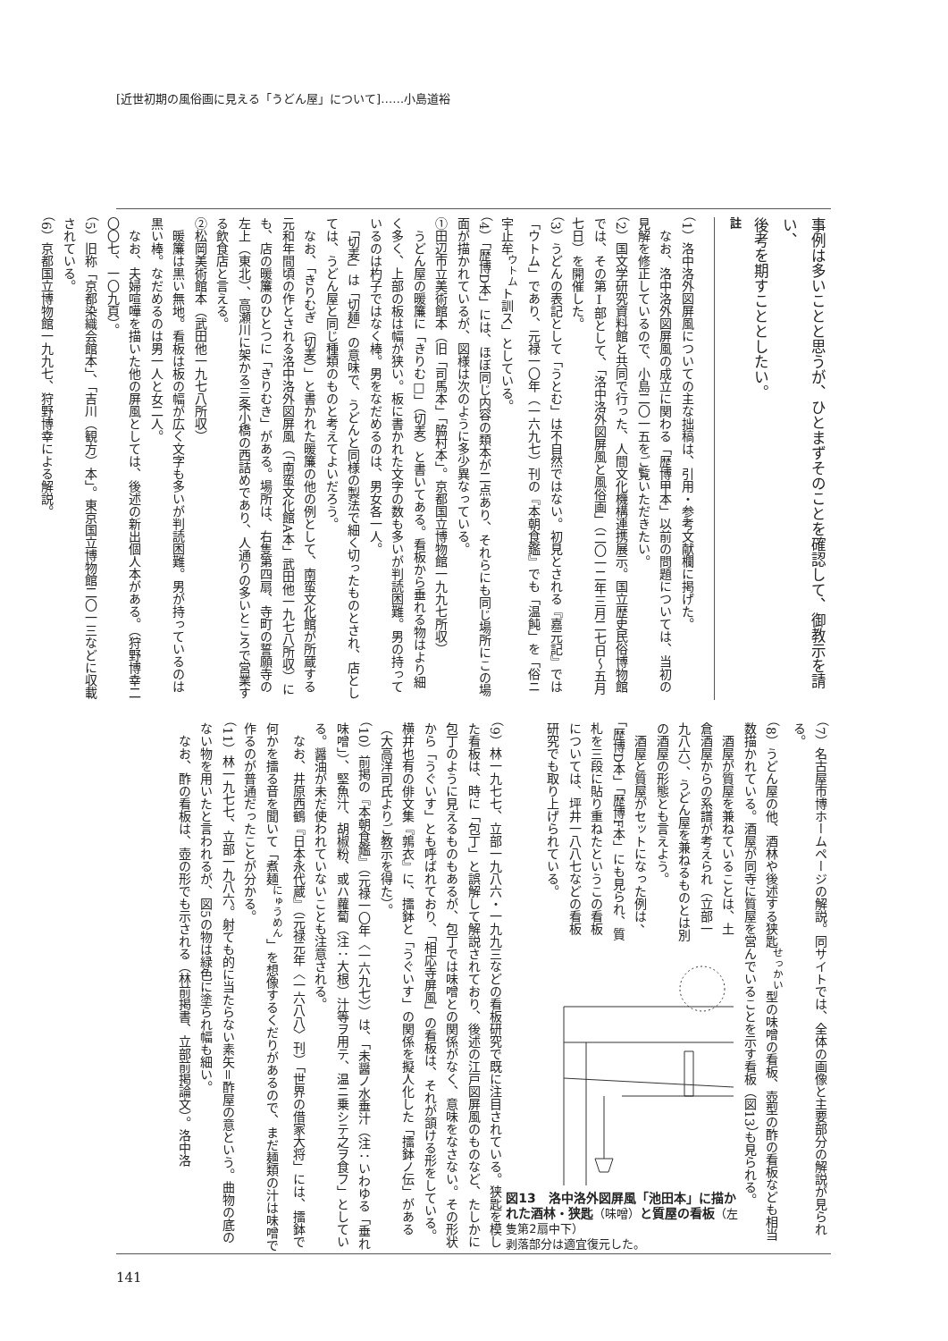[近世初期の風俗画に見える「うどん屋」について]……小島道裕
事例は多いことと思うが、ひとまずそのことを確認して、御教示を請い、
後考を期すこととしたい。
註
（1）洛中洛外図屏風についての主な拙稿は、引用・参考文献欄に掲げた。
　なお、洛中洛外図屏風の成立に関わる「歴博甲本」以前の問題については、当初の見解を修正しているので、小島二〇一五をご覧いただきたい。
（2）国文学研究資料館と共同で行った、人間文化機構連携展示。国立歴史民俗博物館では、その第Ⅰ部として、「洛中洛外図屏風と風俗画」（二〇一二年三月二七日〜五月七日）を開催した。
（3）うどんの表記として「うとむ」は不自然ではない。初見とされる『嘉元記』では「ウトム」であり、元禄一〇年（一六九七）刊の『本朝食鑑』でも「温飩」を「俗ニ宇止牟<sup>ウトム</sup>ト訓ス」としている。
（4）「歴博D本」には、ほぼ同じ内容の類本が二点あり、それらにも同じ場所にこの場面が描かれているが、図様は次のように多少異なっている。
①田辺市立美術館本（旧「司馬本」「脇村本」。京都国立博物館一九九七所収）
　うどん屋の暖簾に「きりむ□」（切麦）と書いてある。看板から垂れる物はより細く多く、上部の板は幅が狭い。板に書かれた文字の数も多いが判読困難。男の持っているのは杓子ではなく棒。男をなだめるのは、男女各一人。
　「切麦」は「切麺」の意味で、うどんと同様の製法で細く切ったものとされ、店としては、うどん屋と同じ種類のものと考えてよいだろう。
　なお、「きりむぎ（切麦）」と書かれた暖簾の他の例として、南蛮文化館が所蔵する元和年間頃の作とされる洛中洛外図屏風（「南蛮文化館A本」武田他一九七八所収）にも、店の暖簾のひとつに「きりむき」がある。場所は、右隻第四扇、寺町の誓願寺の左上（東北）、高瀬川に架かる三条小橋の西詰めであり、人通りの多いところで営業する飲食店と言える。
②松岡美術館本（武田他一九七八所収）
　暖簾は黒い無地。看板は板の幅が広く文字も多いが判読困難。男が持っているのは黒い棒。なだめるのは男一人と女二人。
　なお、夫婦喧嘩を描いた他の屏風としては、後述の新出個人本がある。（狩野博幸二〇〇七、一〇九頁）。
（5）旧称「京都染織会館本」、「吉川（観方）本」。東京国立博物館二〇一三などに収載されている。
（6）京都国立博物館一九九七、狩野博幸による解説。
（7）名古屋市博ホームページの解説。同サイトでは、全体の画像と主要部分の解説が見られる。
（8）うどん屋の他、酒林や後述する狭匙<sup>せっかい</sup>型の味噌の看板、壺型の酢の看板なども相当数描かれている。酒屋が同寺に質屋を営んでいることを示す看板（図13）も見られる。
　酒屋が質屋を兼ねていることは、土倉酒屋からの系譜が考えられ（立部一九八六）、うどん屋を兼ねるものとは別の酒屋の形態とも言えよう。
　酒屋と質屋がセットになった例は、「歴博D本」「歴博F本」にも見られ、質札を三段に貼り重ねたというこの看板については、坪井一八八七などの看板研究でも取り上げられている。
図13　洛中洛外図屏風「池田本」に描かれた酒林・狭匙（味噌）と質屋の看板（左隻第2扇中下）
剥落部分は適宜復元した。
（9）林一九七七、立部一九八六・一九九三などの看板研究で既に注目されている。狭匙を模した看板は、時に「包丁」と誤解して解説されており、後述の江戸図屏風のものなど、たしかに包丁のように見えるものもあるが、包丁では味噌との関係がなく、意味をなさない。その形状から「うぐいす」とも呼ばれており、「相応寺屏風」の看板は、それが頷ける形をしている。横井也有の俳文集『鶉衣』に、擂鉢と「うぐいす」の関係を擬人化した「擂鉢ノ伝」がある（大高洋司氏よりご教示を得た）。
（10）前掲の『本朝食鑑』（元禄一〇年〈一六九七〉）は、「未醤ノ水垂汁（注：いわゆる「垂れ味噌」）、堅魚汁、胡椒粉、或ハ蘿蔔（注：大根）汁等ヲ用テ、温ニ乗シテ之ヲ食フ」としている。醤油が未だ使われていないことも注意される。
　なお、井原西鶴『日本永代蔵』（元禄元年〈一六八八〉刊）「世界の借家大将」には、擂鉢で何かを擂る音を聞いて「煮麺<sup>にゅうめん</sup>」を想像するくだりがあるので、まだ麺類の汁は味噌で作るのが普通だったことが分かる。
（11）林一九七七、立部一九八六。射ても的に当たらない素矢＝酢屋の意という。曲物の底のない物を用いたと言われるが、図5の物は緑色に塗られ幅も細い。
　なお、酢の看板は、壺の形でも示される（林前掲書、立部前掲論文）。洛中洛
141